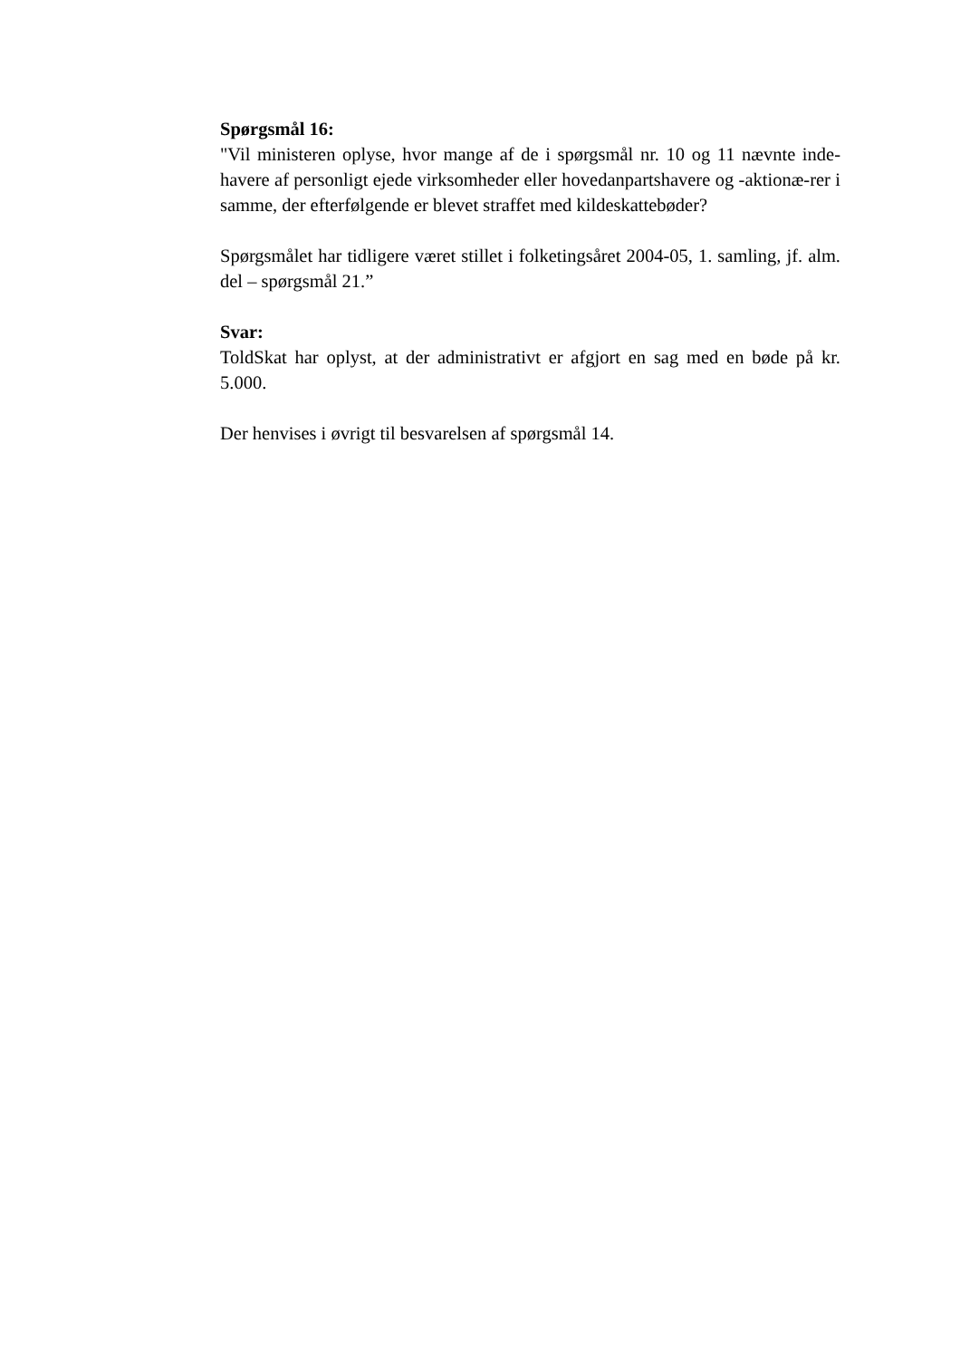Spørgsmål 16:
"Vil ministeren oplyse, hvor mange af de i spørgsmål nr. 10 og 11 nævnte inde-havere af personligt ejede virksomheder eller hovedanpartshavere og -aktionæ-rer i samme, der efterfølgende er blevet straffet med kildeskattebøder?
Spørgsmålet har tidligere været stillet i folketingsåret 2004-05, 1. samling, jf. alm. del – spørgsmål 21.”
Svar:
ToldSkat har oplyst, at der administrativt er afgjort en sag med en bøde på kr. 5.000.
Der henvises i øvrigt til besvarelsen af spørgsmål 14.